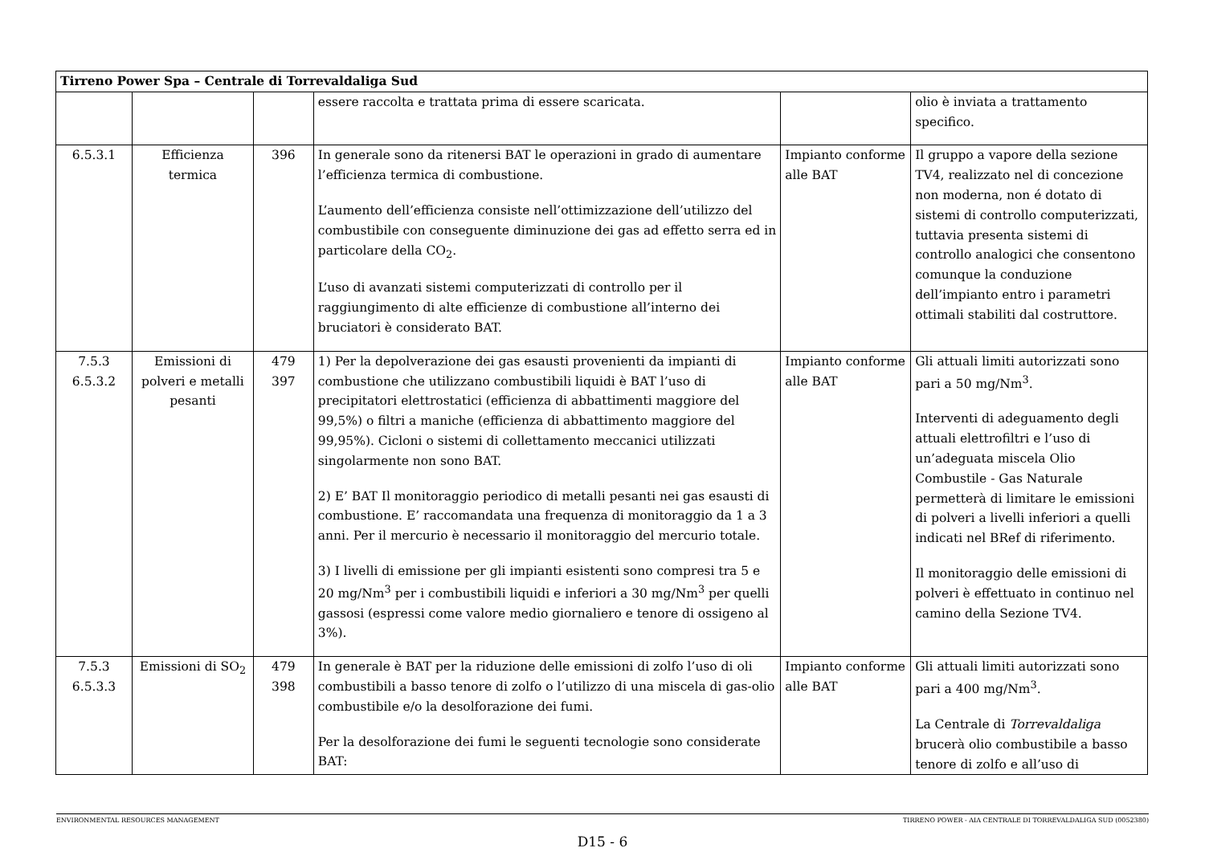| Tirreno Power Spa – Centrale di Torrevaldaliga Sud | | | | | |
| | | | essere raccolta e trattata prima di essere scaricata. | | olio è inviata a trattamento specifico. |
| 6.5.3.1 | Efficienza termica | 396 | In generale sono da ritenersi BAT le operazioni in grado di aumentare l’efficienza termica di combustione. L’aumento dell’efficienza consiste nell’ottimizzazione dell’utilizzo del combustibile con conseguente diminuzione dei gas ad effetto serra ed in particolare della CO<sub>2</sub>. L’uso di avanzati sistemi computerizzati di controllo per il raggiungimento di alte efficienze di combustione all’interno dei bruciatori è considerato BAT. | Impianto conforme alle BAT | Il gruppo a vapore della sezione TV4, realizzato nel di concezione non moderna, non é dotato di sistemi di controllo computerizzati, tuttavia presenta sistemi di controllo analogici che consentono comunque la conduzione dell’impianto entro i parametri ottimali stabiliti dal costruttore. |
| 7.5.3 6.5.3.2 | Emissioni di polveri e metalli pesanti | 479 397 | 1) Per la depolverazione dei gas esausti provenienti da impianti di combustione che utilizzano combustibili liquidi è BAT l’uso di precipitatori elettrostatici (efficienza di abbattimenti maggiore del 99,5%) o filtri a maniche (efficienza di abbattimento maggiore del 99,95%). Cicloni o sistemi di collettamento meccanici utilizzati singolarmente non sono BAT. 2) E’ BAT Il monitoraggio periodico di metalli pesanti nei gas esausti di combustione. E’ raccomandata una frequenza di monitoraggio da 1 a 3 anni. Per il mercurio è necessario il monitoraggio del mercurio totale. 3) I livelli di emissione per gli impianti esistenti sono compresi tra 5 e 20 mg/Nm<sup>3</sup> per i combustibili liquidi e inferiori a 30 mg/Nm<sup>3</sup> per quelli gassosi (espressi come valore medio giornaliero e tenore di ossigeno al 3%). | Impianto conforme alle BAT | Gli attuali limiti autorizzati sono pari a 50 mg/Nm<sup>3</sup>. Interventi di adeguamento degli attuali elettrofiltri e l’uso di un’adeguata miscela Olio Combustile - Gas Naturale permetterà di limitare le emissioni di polveri a livelli inferiori a quelli indicati nel BRef di riferimento. Il monitoraggio delle emissioni di polveri è effettuato in continuo nel camino della Sezione TV4. |
| 7.5.3 6.5.3.3 | Emissioni di SO<sub>2</sub> | 479 398 | In generale è BAT per la riduzione delle emissioni di zolfo l’uso di oli combustibili a basso tenore di zolfo o l’utilizzo di una miscela di gas-olio combustibile e/o la desolforazione dei fumi. Per la desolforazione dei fumi le seguenti tecnologie sono considerate BAT: | Impianto conforme alle BAT | Gli attuali limiti autorizzati sono pari a 400 mg/Nm<sup>3</sup>. La Centrale di Torrevaldaliga brucerà olio combustibile a basso tenore di zolfo e all’uso di |
ENVIRONMENTAL RESOURCES MANAGEMENT TIRRENO POWER - AIA CENTRALE DI TORREVALDALIGA SUD (0052380)
D15 - 6